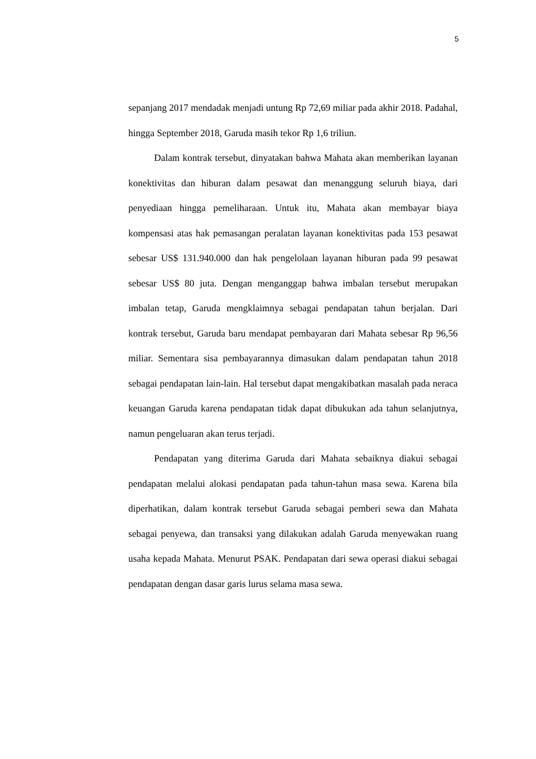5
sepanjang 2017 mendadak menjadi untung Rp 72,69 miliar pada akhir 2018. Padahal, hingga September 2018, Garuda masih tekor Rp 1,6 triliun.
Dalam kontrak tersebut, dinyatakan bahwa Mahata akan memberikan layanan konektivitas dan hiburan dalam pesawat dan menanggung seluruh biaya, dari penyediaan hingga pemeliharaan. Untuk itu, Mahata akan membayar biaya kompensasi atas hak pemasangan peralatan layanan konektivitas pada 153 pesawat sebesar US$ 131.940.000 dan hak pengelolaan layanan hiburan pada 99 pesawat sebesar US$ 80 juta. Dengan menganggap bahwa imbalan tersebut merupakan imbalan tetap, Garuda mengklaimnya sebagai pendapatan tahun berjalan. Dari kontrak tersebut, Garuda baru mendapat pembayaran dari Mahata sebesar Rp 96,56 miliar. Sementara sisa pembayarannya dimasukan dalam pendapatan tahun 2018 sebagai pendapatan lain-lain. Hal tersebut dapat mengakibatkan masalah pada neraca keuangan Garuda karena pendapatan tidak dapat dibukukan ada tahun selanjutnya, namun pengeluaran akan terus terjadi.
Pendapatan yang diterima Garuda dari Mahata sebaiknya diakui sebagai pendapatan melalui alokasi pendapatan pada tahun-tahun masa sewa. Karena bila diperhatikan, dalam kontrak tersebut Garuda sebagai pemberi sewa dan Mahata sebagai penyewa, dan transaksi yang dilakukan adalah Garuda menyewakan ruang usaha kepada Mahata. Menurut PSAK. Pendapatan dari sewa operasi diakui sebagai pendapatan dengan dasar garis lurus selama masa sewa.